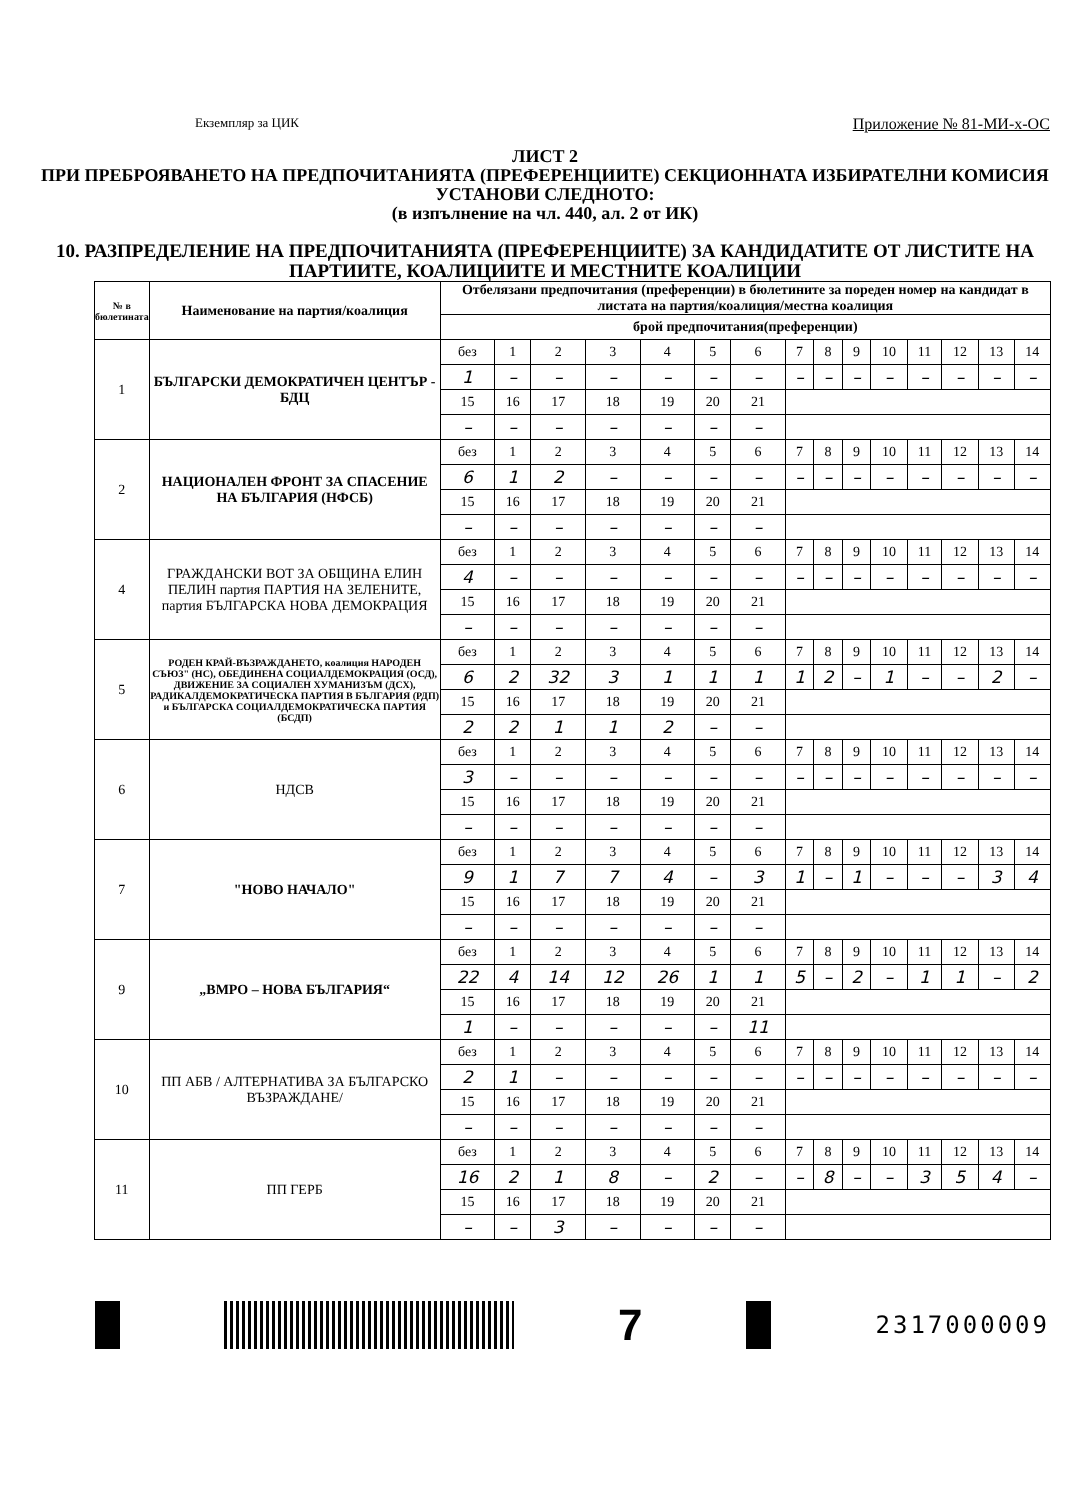Екземпляр за ЦИК Приложение № 81-МИ-х-ОС
ЛИСТ 2
ПРИ ПРЕБРОЯВАНЕТО НА ПРЕДПОЧИТАНИЯТА (ПРЕФЕРЕНЦИИТЕ) СЕКЦИОННАТА ИЗБИРАТЕЛНИ КОМИСИЯ УСТАНОВИ СЛЕДНОТО:
(в изпълнение на чл. 440, ал. 2 от ИК)
10. РАЗПРЕДЕЛЕНИЕ НА ПРЕДПОЧИТАНИЯТА (ПРЕФЕРЕНЦИИТЕ) ЗА КАНДИДАТИТЕ ОТ ЛИСТИТЕ НА ПАРТИИТЕ, КОАЛИЦИИТЕ И МЕСТНИТЕ КОАЛИЦИИ
| № в бюлетината | Наименование на партия/коалиция | Отбелязани предпочитания (преференции) в бюлетините за пореден номер на кандидат в листата на партия/коалиция/местна коалиция | | | | | | | | | | | | | | |
| --- | --- | --- | --- | --- | --- | --- | --- | --- | --- | --- | --- | --- | --- | --- | --- | --- |
| | | брой предпочитания(преференции) | | | | | | | | | | | | | | |
| 1 | БЪЛГАРСКИ ДЕМОКРАТИЧЕН ЦЕНТЪР - БДЦ | без | 1 | 2 | 3 | 4 | 5 | 6 | 7 | 8 | 9 | 10 | 11 | 12 | 13 | 14 |
| | | 1 | – | – | – | – | – | – | – | – | – | – | – | – | – | – |
| | | 15 | 16 | 17 | 18 | 19 | 20 | 21 | | | | | | | | |
| | | – | – | – | – | – | – | – | | | | | | | | |
| 2 | НАЦИОНАЛЕН ФРОНТ ЗА СПАСЕНИЕ НА БЪЛГАРИЯ (НФСБ) | без | 1 | 2 | 3 | 4 | 5 | 6 | 7 | 8 | 9 | 10 | 11 | 12 | 13 | 14 |
| | | 6 | 1 | 2 | – | – | – | – | – | – | – | – | – | – | – | – |
| | | 15 | 16 | 17 | 18 | 19 | 20 | 21 | | | | | | | | |
| | | – | – | – | – | – | – | – | | | | | | | | |
| 4 | ГРАЖДАНСКИ ВОТ ЗА ОБЩИНА ЕЛИН ПЕЛИН партия ПАРТИЯ НА ЗЕЛЕНИТЕ, партия БЪЛГАРСКА НОВА ДЕМОКРАЦИЯ | без | 1 | 2 | 3 | 4 | 5 | 6 | 7 | 8 | 9 | 10 | 11 | 12 | 13 | 14 |
| | | 4 | – | – | – | – | – | – | – | – | – | – | – | – | – | – |
| | | 15 | 16 | 17 | 18 | 19 | 20 | 21 | | | | | | | | |
| | | – | – | – | – | – | – | – | | | | | | | | |
| 5 | РОДЕН КРАЙ-ВЪЗРАЖДАНЕТО, коалиция НАРОДЕН СЪЮЗ" (НС), ОБЕДИНЕНА СОЦИАЛДЕМОКРАЦИЯ (ОСД), ДВИЖЕНИЕ ЗА СОЦИАЛЕН ХУМАНИЗЪМ (ДСХ), РАДИКАЛДЕМОКРАТИЧЕСКА ПАРТИЯ В БЪЛГАРИЯ (РДП) и БЪЛГАРСКА СОЦИАЛДЕМОКРАТИЧЕСКА ПАРТИЯ (БСДП) | без | 1 | 2 | 3 | 4 | 5 | 6 | 7 | 8 | 9 | 10 | 11 | 12 | 13 | 14 |
| | | 6 | 2 | 32 | 3 | 1 | 1 | 1 | 1 | 2 | – | 1 | – | – | 2 | – |
| | | 15 | 16 | 17 | 18 | 19 | 20 | 21 | | | | | | | | |
| | | 2 | 2 | 1 | 1 | 2 | – | – | | | | | | | | |
| 6 | НДСВ | без | 1 | 2 | 3 | 4 | 5 | 6 | 7 | 8 | 9 | 10 | 11 | 12 | 13 | 14 |
| | | 3 | – | – | – | – | – | – | – | – | – | – | – | – | – | – |
| | | 15 | 16 | 17 | 18 | 19 | 20 | 21 | | | | | | | | |
| | | – | – | – | – | – | – | – | | | | | | | | |
| 7 | "НОВО НАЧАЛО" | без | 1 | 2 | 3 | 4 | 5 | 6 | 7 | 8 | 9 | 10 | 11 | 12 | 13 | 14 |
| | | 9 | 1 | 7 | 7 | 4 | – | 3 | 1 | – | 1 | – | – | – | 3 | 4 |
| | | 15 | 16 | 17 | 18 | 19 | 20 | 21 | | | | | | | | |
| | | – | – | – | – | – | – | – | | | | | | | | |
| 9 | „ВМРО – НОВА БЪЛГАРИЯ“ | без | 1 | 2 | 3 | 4 | 5 | 6 | 7 | 8 | 9 | 10 | 11 | 12 | 13 | 14 |
| | | 22 | 4 | 14 | 12 | 26 | 1 | 1 | 5 | – | 2 | – | 1 | 1 | – | 2 |
| | | 15 | 16 | 17 | 18 | 19 | 20 | 21 | | | | | | | | |
| | | 1 | – | – | – | – | – | 11 | | | | | | | | |
| 10 | ПП АБВ / АЛТЕРНАТИВА ЗА БЪЛГАРСКО ВЪЗРАЖДАНЕ/ | без | 1 | 2 | 3 | 4 | 5 | 6 | 7 | 8 | 9 | 10 | 11 | 12 | 13 | 14 |
| | | 2 | 1 | – | – | – | – | – | – | – | – | – | – | – | – | – |
| | | 15 | 16 | 17 | 18 | 19 | 20 | 21 | | | | | | | | |
| | | – | – | – | – | – | – | – | | | | | | | | |
| 11 | ПП ГЕРБ | без | 1 | 2 | 3 | 4 | 5 | 6 | 7 | 8 | 9 | 10 | 11 | 12 | 13 | 14 |
| | | 16 | 2 | 1 | 8 | – | 2 | – | – | 8 | – | – | 3 | 5 | 4 | – |
| | | 15 | 16 | 17 | 18 | 19 | 20 | 21 | | | | | | | | |
| | | – | – | 3 | – | – | – | – | | | | | | | | |
7
2317000009